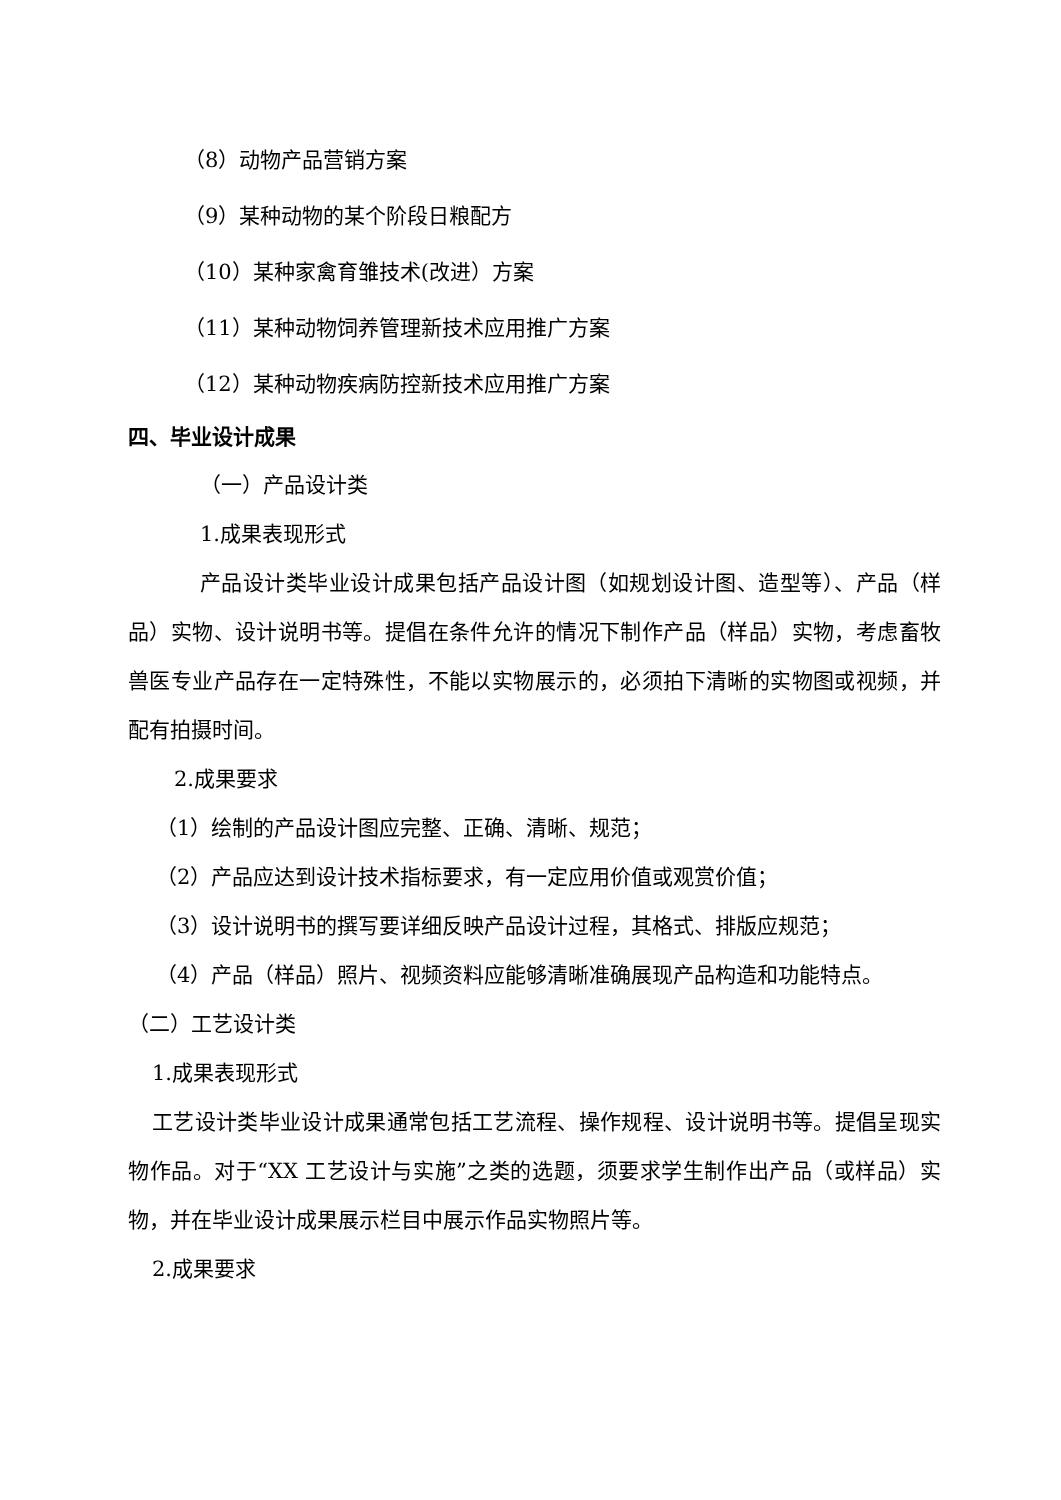（8）动物产品营销方案
（9）某种动物的某个阶段日粮配方
（10）某种家禽育雏技术(改进）方案
（11）某种动物饲养管理新技术应用推广方案
（12）某种动物疾病防控新技术应用推广方案
四、毕业设计成果
（一）产品设计类
1.成果表现形式
产品设计类毕业设计成果包括产品设计图（如规划设计图、造型等）、产品（样品）实物、设计说明书等。提倡在条件允许的情况下制作产品（样品）实物，考虑畜牧兽医专业产品存在一定特殊性，不能以实物展示的，必须拍下清晰的实物图或视频，并配有拍摄时间。
2.成果要求
（1）绘制的产品设计图应完整、正确、清晰、规范；
（2）产品应达到设计技术指标要求，有一定应用价值或观赏价值；
（3）设计说明书的撰写要详细反映产品设计过程，其格式、排版应规范；
（4）产品（样品）照片、视频资料应能够清晰准确展现产品构造和功能特点。
（二）工艺设计类
1.成果表现形式
工艺设计类毕业设计成果通常包括工艺流程、操作规程、设计说明书等。提倡呈现实物作品。对于“XX 工艺设计与实施”之类的选题，须要求学生制作出产品（或样品）实物，并在毕业设计成果展示栏目中展示作品实物照片等。
2.成果要求